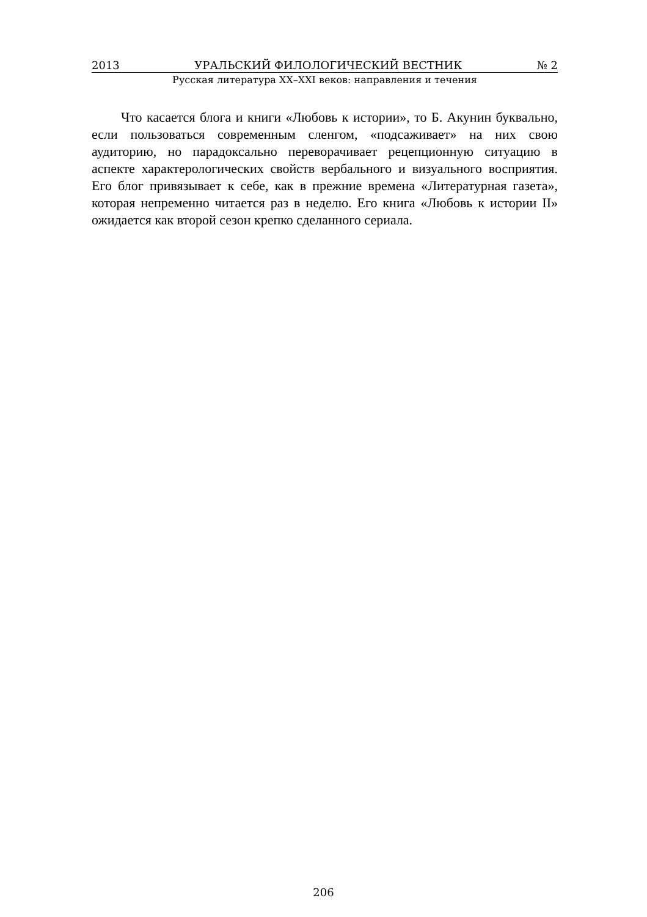2013 УРАЛЬСКИЙ ФИЛОЛОГИЧЕСКИЙ ВЕСТНИК № 2
Русская литература XX–XXI веков: направления и течения
Что касается блога и книги «Любовь к истории», то Б. Акунин буквально, если пользоваться современным сленгом, «подсаживает» на них свою аудиторию, но парадоксально переворачивает рецепционную ситуацию в аспекте характерологических свойств вербального и визуального восприятия. Его блог привязывает к себе, как в прежние времена «Литературная газета», которая непременно читается раз в неделю. Его книга «Любовь к истории II» ожидается как второй сезон крепко сделанного сериала.
206